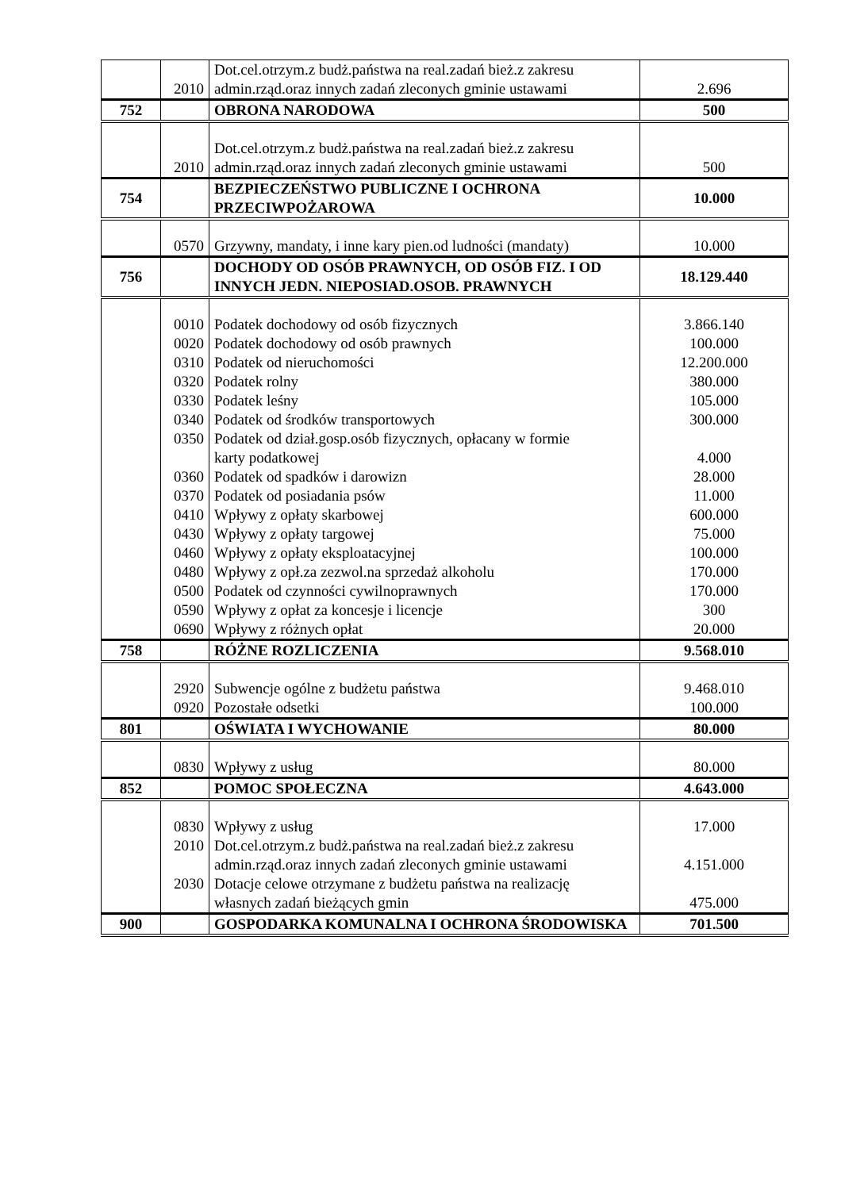| | 2010 | Dot.cel.otrzym.z budż.państwa na real.zadań bież.z zakresu admin.rząd.oraz innych zadań zleconych gminie ustawami | 2.696 |
| 752 | | OBRONA NARODOWA | 500 |
| | 2010 | Dot.cel.otrzym.z budż.państwa na real.zadań bież.z zakresu admin.rząd.oraz innych zadań zleconych gminie ustawami | 500 |
| 754 | | BEZPIECZEŃSTWO PUBLICZNE I OCHRONA PRZECIWPOŻAROWA | 10.000 |
| | 0570 | Grzywny, mandaty, i inne kary pien.od ludności (mandaty) | 10.000 |
| 756 | | DOCHODY OD OSÓB PRAWNYCH, OD OSÓB FIZ. I OD INNYCH JEDN. NIEPOSIAD.OSOB. PRAWNYCH | 18.129.440 |
| | 0010 0020 0310 0320 0330 0340 0350 0360 0370 0410 0430 0460 0480 0500 0590 0690 | Podatek dochodowy od osób fizycznych Podatek dochodowy od osób prawnych Podatek od nieruchomości Podatek rolny Podatek leśny Podatek od środków transportowych Podatek od dział.gosp.osób fizycznych, opłacany w formie karty podatkowej Podatek od spadków i darowizn Podatek od posiadania psów Wpływy z opłaty skarbowej Wpływy z opłaty targowej Wpływy z opłaty eksploatacyjnej Wpływy z opł.za zezwol.na sprzedaż alkoholu Podatek od czynności cywilnoprawnych Wpływy z opłat za koncesje i licencje Wpływy z różnych opłat | 3.866.140 100.000 12.200.000 380.000 105.000 300.000 4.000 28.000 11.000 600.000 75.000 100.000 170.000 170.000 300 20.000 |
| 758 | | RÓŻNE ROZLICZENIA | 9.568.010 |
| | 2920 0920 | Subwencje ogólne z budżetu państwa Pozostałe odsetki | 9.468.010 100.000 |
| 801 | | OŚWIATA I WYCHOWANIE | 80.000 |
| | 0830 | Wpływy z usług | 80.000 |
| 852 | | POMOC SPOŁECZNA | 4.643.000 |
| | 0830 2010 2030 | Wpływy z usług Dot.cel.otrzym.z budż.państwa na real.zadań bież.z zakresu admin.rząd.oraz innych zadań zleconych gminie ustawami Dotacje celowe otrzymane z budżetu państwa na realizację własnych zadań bieżących gmin | 17.000 4.151.000 475.000 |
| 900 | | GOSPODARKA KOMUNALNA I OCHRONA ŚRODOWISKA | 701.500 |